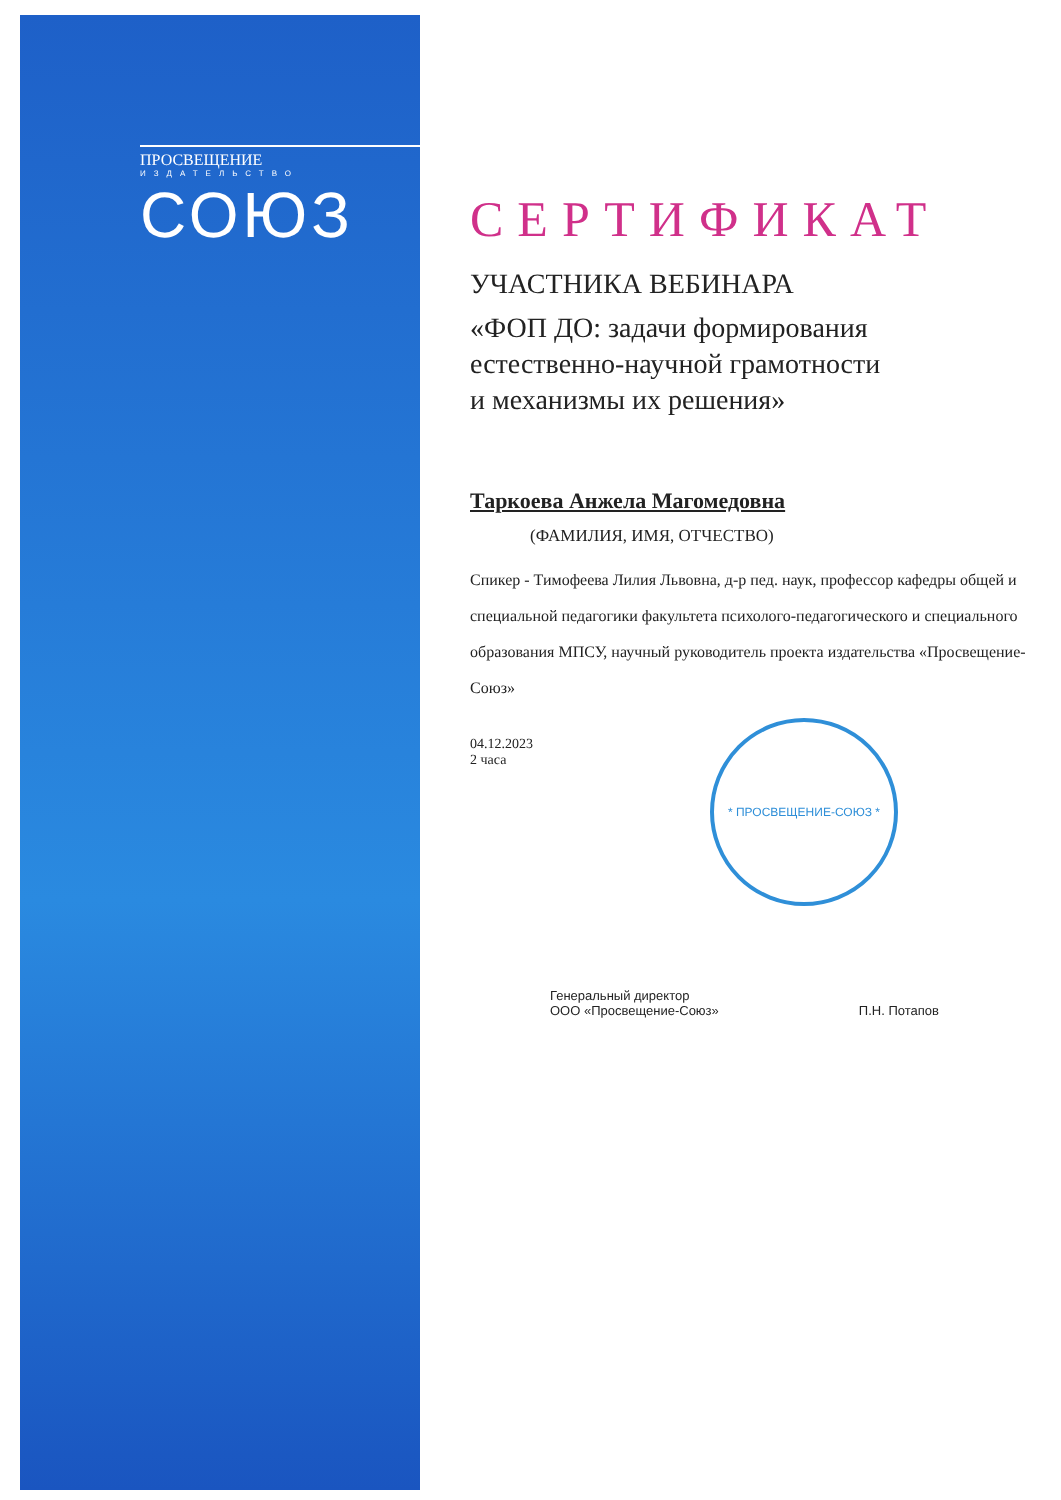ПРОСВЕЩЕНИЕ
ИЗДАТЕЛЬСТВО
СОЮЗ
СЕРТИФИКАТ
УЧАСТНИКА ВЕБИНАРА
«ФОП ДО: задачи формирования
естественно-научной грамотности
и механизмы их решения»
Таркоева Анжела Магомедовна
(ФАМИЛИЯ, ИМЯ, ОТЧЕСТВО)
Спикер - Тимофеева Лилия Львовна, д-р пед. наук, профессор кафедры общей и специальной педагогики факультета психолого-педагогического и специального образования МПСУ, научный руководитель проекта издательства «Просвещение-Союз»
04.12.2023
2 часа
Генеральный директор
ООО «Просвещение-Союз»
П.Н. Потапов
* ПРОСВЕЩЕНИЕ-СОЮЗ *